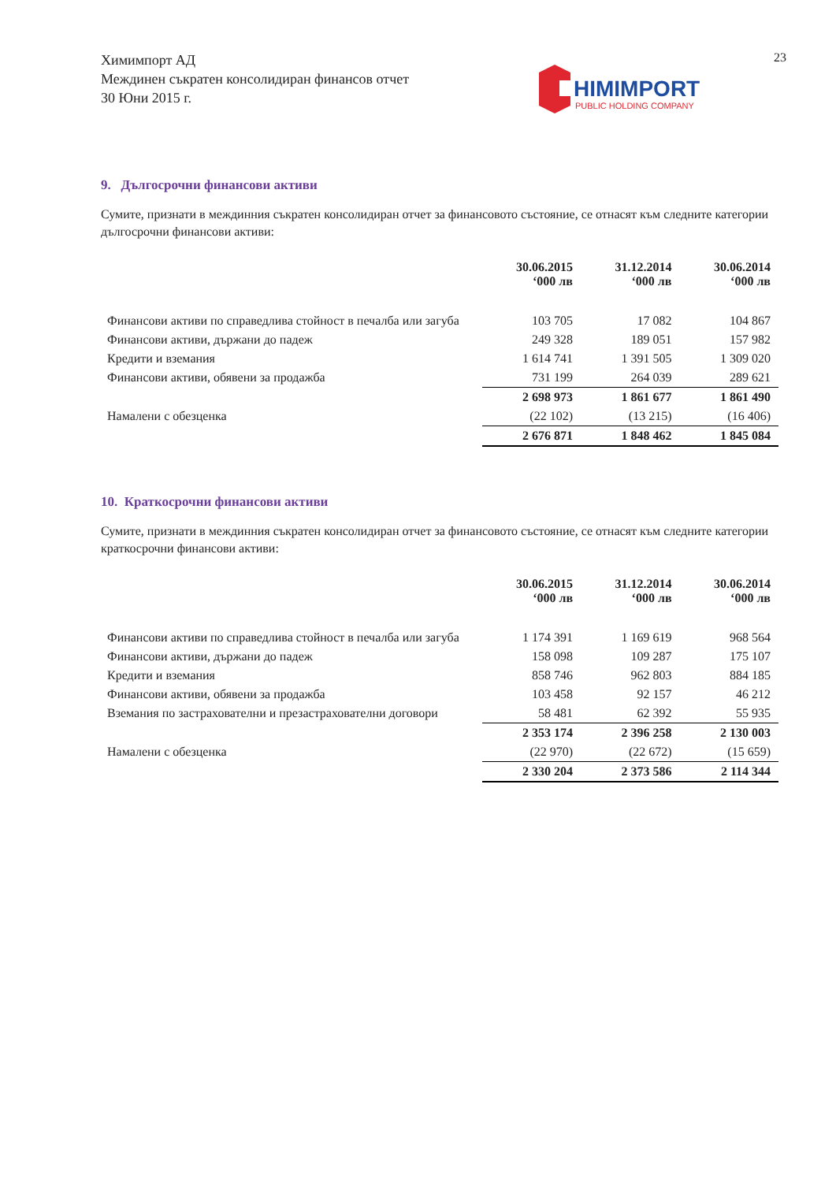Химимпорт АД
Междинен съкратен консолидиран финансов отчет
30 Юни 2015 г.
23
HIMIMPORT
PUBLIC HOLDING COMPANY
9. Дългосрочни финансови активи
Сумите, признати в междинния съкратен консолидиран отчет за финансовото състояние, се отнасят към следните категории дългосрочни финансови активи:
| | 30.06.2015 ‘000 лв | 31.12.2014 ‘000 лв | 30.06.2014 ‘000 лв |
| Финансови активи по справедлива стойност в печалба или загуба | 103 705 | 17 082 | 104 867 |
| Финансови активи, държани до падеж | 249 328 | 189 051 | 157 982 |
| Кредити и вземания | 1 614 741 | 1 391 505 | 1 309 020 |
| Финансови активи, обявени за продажба | 731 199 | 264 039 | 289 621 |
| | 2 698 973 | 1 861 677 | 1 861 490 |
| Намалени с обезценка | (22 102) | (13 215) | (16 406) |
| | 2 676 871 | 1 848 462 | 1 845 084 |
10. Краткосрочни финансови активи
Сумите, признати в междинния съкратен консолидиран отчет за финансовото състояние, се отнасят към следните категории краткосрочни финансови активи:
| | 30.06.2015 ‘000 лв | 31.12.2014 ‘000 лв | 30.06.2014 ‘000 лв |
| Финансови активи по справедлива стойност в печалба или загуба | 1 174 391 | 1 169 619 | 968 564 |
| Финансови активи, държани до падеж | 158 098 | 109 287 | 175 107 |
| Кредити и вземания | 858 746 | 962 803 | 884 185 |
| Финансови активи, обявени за продажба | 103 458 | 92 157 | 46 212 |
| Вземания по застрахователни и презастрахователни договори | 58 481 | 62 392 | 55 935 |
| | 2 353 174 | 2 396 258 | 2 130 003 |
| Намалени с обезценка | (22 970) | (22 672) | (15 659) |
| | 2 330 204 | 2 373 586 | 2 114 344 |